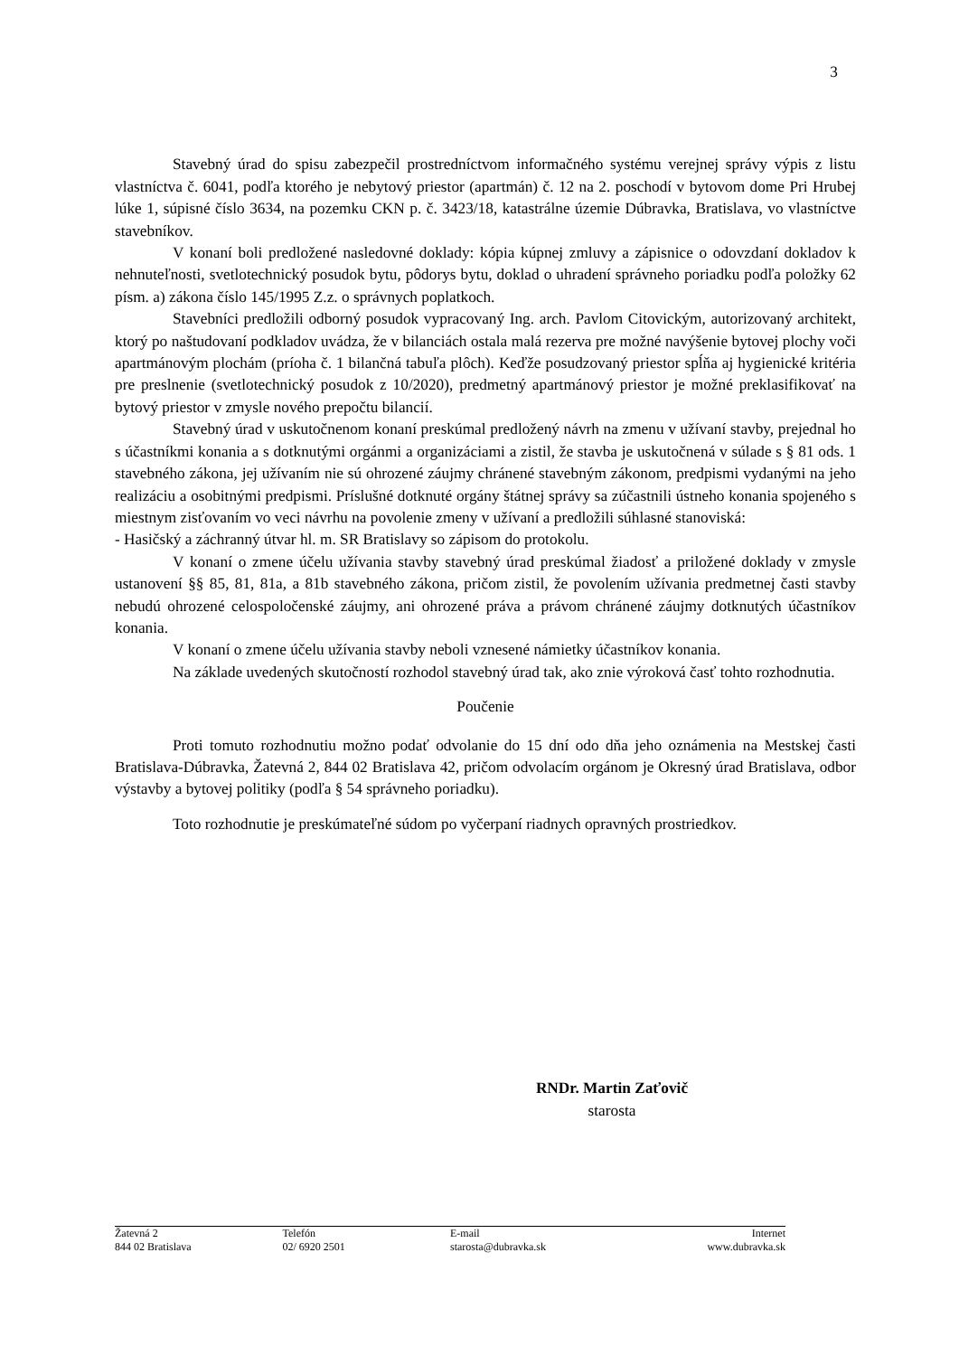3
Stavebný úrad do spisu zabezpečil prostredníctvom informačného systému verejnej správy výpis z listu vlastníctva č. 6041, podľa ktorého je nebytový priestor (apartmán) č. 12 na 2. poschodí v bytovom dome Pri Hrubej lúke 1, súpisné číslo 3634, na pozemku CKN p. č. 3423/18, katastrálne územie Dúbravka, Bratislava, vo vlastníctve stavebníkov.
V konaní boli predložené nasledovné doklady: kópia kúpnej zmluvy a zápisnice o odovzdaní dokladov k nehnuteľnosti, svetlotechnický posudok bytu, pôdorys bytu, doklad o uhradení správneho poriadku podľa položky 62 písm. a) zákona číslo 145/1995 Z.z. o správnych poplatkoch.
Stavebníci predložili odborný posudok vypracovaný Ing. arch. Pavlom Citovickým, autorizovaný architekt, ktorý po naštudovaní podkladov uvádza, že v bilanciách ostala malá rezerva pre možné navýšenie bytovej plochy voči apartmánovým plochám (príoha č. 1 bilančná tabuľa plôch). Keďže posudzovaný priestor spĺňa aj hygienické kritéria pre preslnenie (svetlotechnický posudok z 10/2020), predmetný apartmánový priestor je možné preklasifikovať na bytový priestor v zmysle nového prepočtu bilancií.
Stavebný úrad v uskutočnenom konaní preskúmal predložený návrh na zmenu v užívaní stavby, prejednal ho s účastníkmi konania a s dotknutými orgánmi a organizáciami a zistil, že stavba je uskutočnená v súlade s § 81 ods. 1 stavebného zákona, jej užívaním nie sú ohrozené záujmy chránené stavebným zákonom, predpismi vydanými na jeho realizáciu a osobitnými predpismi. Príslušné dotknuté orgány štátnej správy sa zúčastnili ústneho konania spojeného s miestnym zisťovaním vo veci návrhu na povolenie zmeny v užívaní a predložili súhlasné stanoviská:
- Hasičský a záchranný útvar hl. m. SR Bratislavy so zápisom do protokolu.
V konaní o zmene účelu užívania stavby stavebný úrad preskúmal žiadosť a priložené doklady v zmysle ustanovení §§ 85, 81, 81a, a 81b stavebného zákona, pričom zistil, že povolením užívania predmetnej časti stavby nebudú ohrozené celospoločenské záujmy, ani ohrozené práva a právom chránené záujmy dotknutých účastníkov konania.
V konaní o zmene účelu užívania stavby neboli vznesené námietky účastníkov konania.
Na základe uvedených skutočností rozhodol stavebný úrad tak, ako znie výroková časť tohto rozhodnutia.
Poučenie
Proti tomuto rozhodnutiu možno podať odvolanie do 15 dní odo dňa jeho oznámenia na Mestskej časti Bratislava-Dúbravka, Žatevná 2, 844 02 Bratislava 42, pričom odvolacím orgánom je Okresný úrad Bratislava, odbor výstavby a bytovej politiky (podľa § 54 správneho poriadku).
Toto rozhodnutie je preskúmateľné súdom po vyčerpaní riadnych opravných prostriedkov.
RNDr. Martin Zaťovič
starosta
Žatevná 2
844 02 Bratislava
Telefón
02/ 6920 2501
E-mail
starosta@dubravka.sk
Internet
www.dubravka.sk